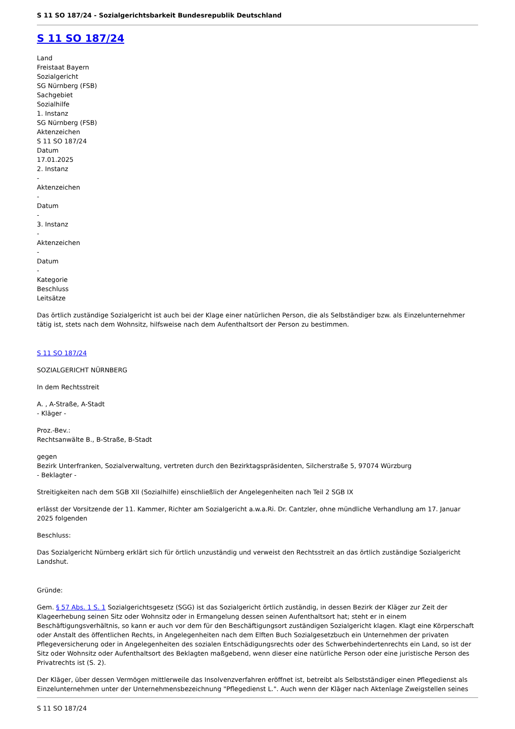S 11 SO 187/24 - Sozialgerichtsbarkeit Bundesrepublik Deutschland
S 11 SO 187/24
Land
Freistaat Bayern
Sozialgericht
SG Nürnberg (FSB)
Sachgebiet
Sozialhilfe
1. Instanz
SG Nürnberg (FSB)
Aktenzeichen
S 11 SO 187/24
Datum
17.01.2025
2. Instanz
-
Aktenzeichen
-
Datum
-
3. Instanz
-
Aktenzeichen
-
Datum
-
Kategorie
Beschluss
Leitsätze
Das örtlich zuständige Sozialgericht ist auch bei der Klage einer natürlichen Person, die als Selbständiger bzw. als Einzelunternehmer tätig ist, stets nach dem Wohnsitz, hilfsweise nach dem Aufenthaltsort der Person zu bestimmen.
S 11 SO 187/24
SOZIALGERICHT NÜRNBERG
In dem Rechtsstreit
A. , A-Straße, A-Stadt
- Kläger -
Proz.-Bev.:
Rechtsanwälte B., B-Straße, B-Stadt
gegen
Bezirk Unterfranken, Sozialverwaltung, vertreten durch den Bezirktagspräsidenten, Silcherstraße 5, 97074 Würzburg
- Beklagter -
Streitigkeiten nach dem SGB XII (Sozialhilfe) einschließlich der Angelegenheiten nach Teil 2 SGB IX
erlässt der Vorsitzende der 11. Kammer, Richter am Sozialgericht a.w.a.Ri. Dr. Cantzler, ohne mündliche Verhandlung am 17. Januar 2025 folgenden
Beschluss:
Das Sozialgericht Nürnberg erklärt sich für örtlich unzuständig und verweist den Rechtsstreit an das örtlich zuständige Sozialgericht Landshut.
Gründe:
Gem. § 57 Abs. 1 S. 1 Sozialgerichtsgesetz (SGG) ist das Sozialgericht örtlich zuständig, in dessen Bezirk der Kläger zur Zeit der Klageerhebung seinen Sitz oder Wohnsitz oder in Ermangelung dessen seinen Aufenthaltsort hat; steht er in einem Beschäftigungsverhältnis, so kann er auch vor dem für den Beschäftigungsort zuständigen Sozialgericht klagen. Klagt eine Körperschaft oder Anstalt des öffentlichen Rechts, in Angelegenheiten nach dem Elften Buch Sozialgesetzbuch ein Unternehmen der privaten Pflegeversicherung oder in Angelegenheiten des sozialen Entschädigungsrechts oder des Schwerbehindertenrechts ein Land, so ist der Sitz oder Wohnsitz oder Aufenthaltsort des Beklagten maßgebend, wenn dieser eine natürliche Person oder eine juristische Person des Privatrechts ist (S. 2).
Der Kläger, über dessen Vermögen mittlerweile das Insolvenzverfahren eröffnet ist, betreibt als Selbstständiger einen Pflegedienst als Einzelunternehmen unter der Unternehmensbezeichnung "Pflegedienst L.". Auch wenn der Kläger nach Aktenlage Zweigstellen seines
S 11 SO 187/24